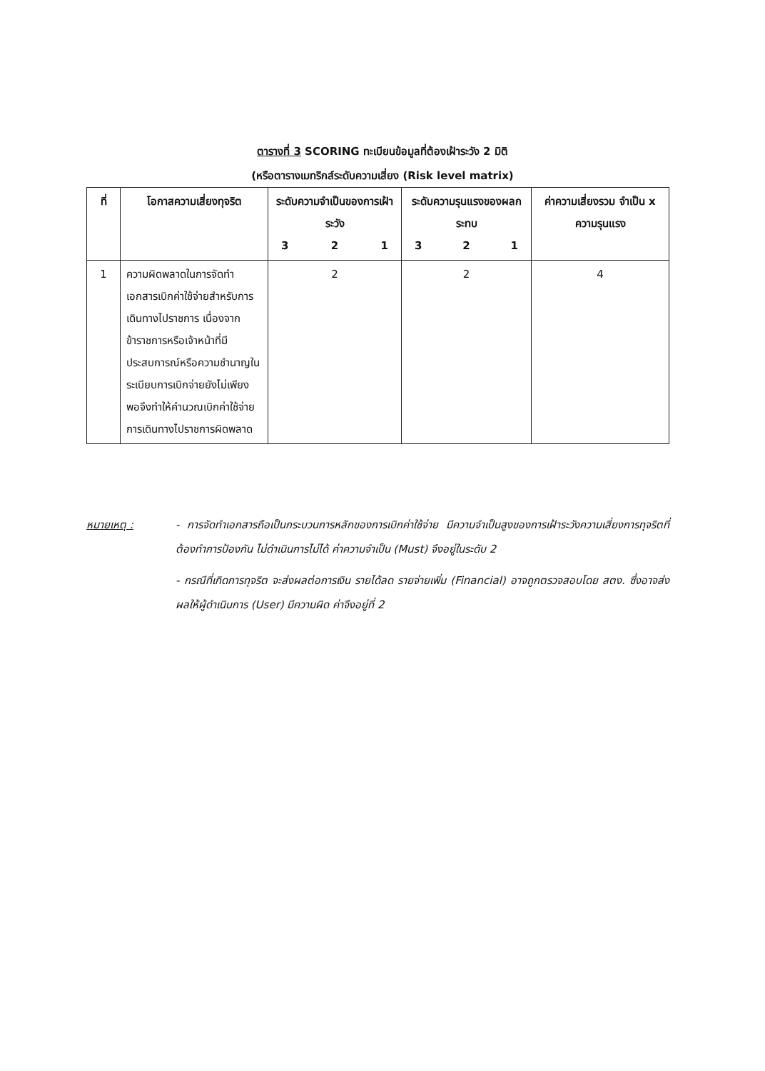ตารางที่ 3 SCORING ทะเบียนข้อมูลที่ต้องเฝ้าระวัง 2 มิติ
(หรือตารางเมทริกส์ระดับความเสี่ยง (Risk level matrix)
| ที่ | โอกาสความเสี่ยงทุจริต | ระดับความจำเป็นของการเฝ้าระวัง 3 2 1 | ระดับความรุนแรงของผลกระทบ 3 2 1 | ค่าความเสี่ยงรวม จำเป็น x ความรุนแรง |
| --- | --- | --- | --- | --- |
| 1 | ความผิดพลาดในการจัดทำเอกสารเบิกค่าใช้จ่ายสำหรับการเดินทางไปราชการ เนื่องจากข้าราชการหรือเจ้าหน้าที่มีประสบการณ์หรือความชำนาญในระเบียบการเบิกจ่ายยังไม่เพียงพอจึงทำให้คำนวณเบิกค่าใช้จ่ายการเดินทางไปราชการผิดพลาด | 2 | 2 | 4 |
หมายเหตุ : - การจัดทำเอกสารถือเป็นกระบวนการหลักของการเบิกค่าใช้จ่าย มีความจำเป็นสูงของการเฝ้าระวังความเสี่ยงการทุจริตที่ต้องทำการป้องกัน ไม่ดำเนินการไม่ได้ ค่าความจำเป็น (Must) จึงอยู่ในระดับ 2
- กรณีที่เกิดการทุจริต จะส่งผลต่อการเงิน รายได้ลด รายจ่ายเพิ่ม (Financial) อาจถูกตรวจสอบโดย สตง. ซึ่งอาจส่งผลให้ผู้ดำเนินการ (User) มีความผิด ค่าจึงอยู่ที่ 2